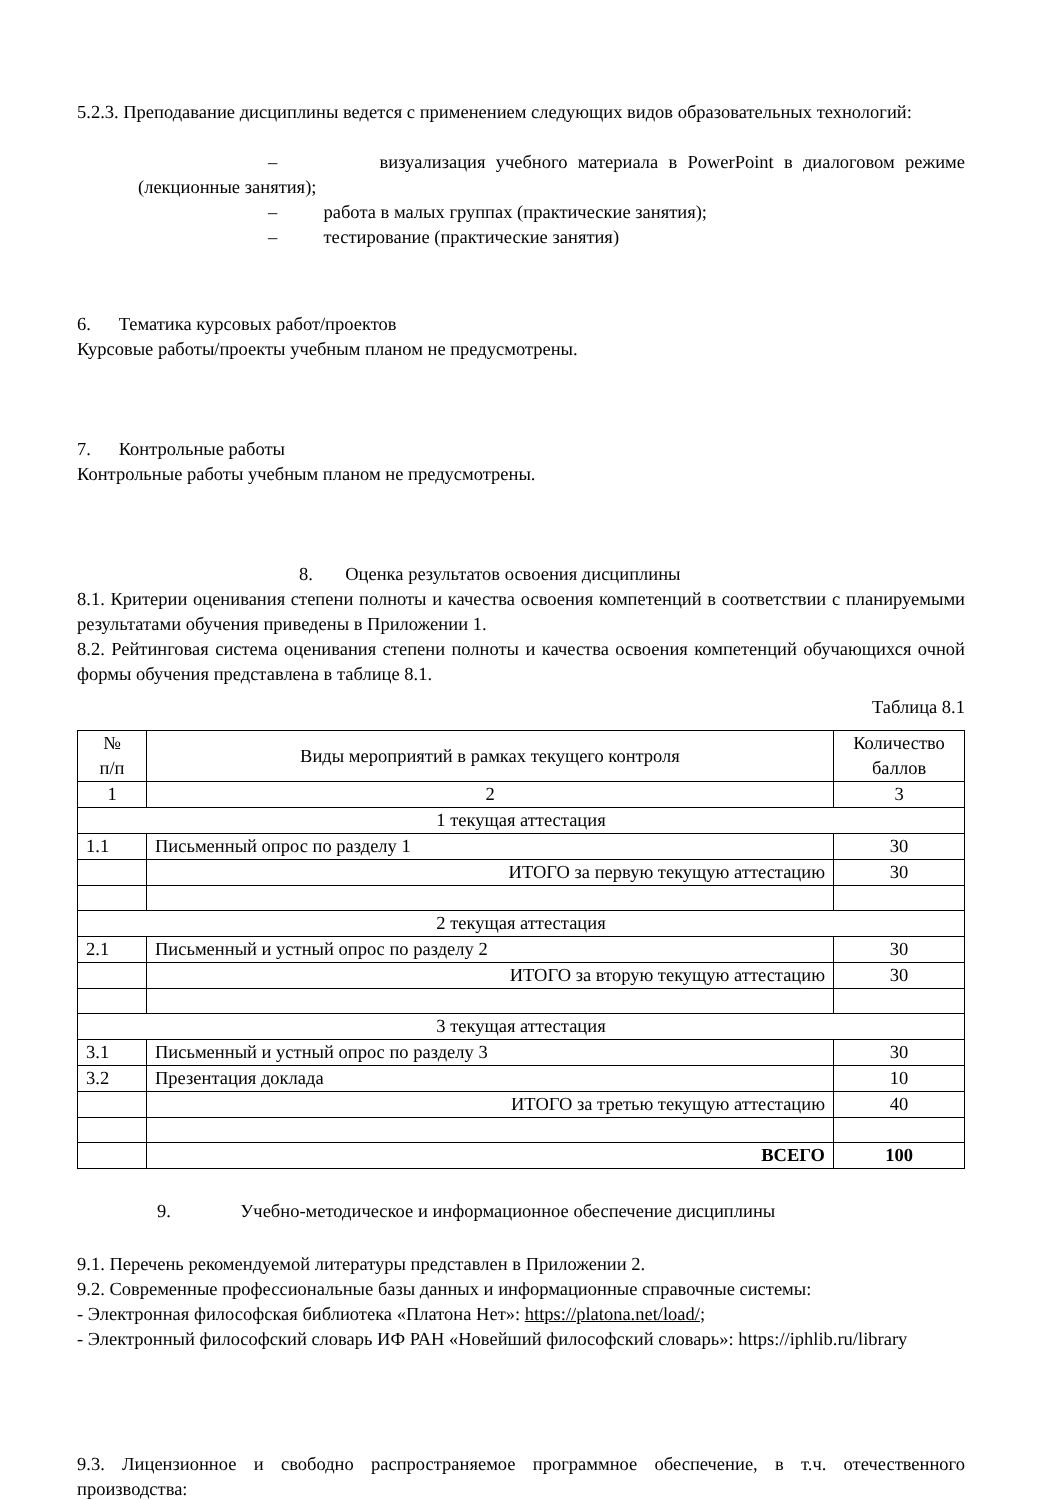5.2.3. Преподавание дисциплины ведется с применением следующих видов образовательных технологий:
– визуализация учебного материала в PowerPoint в диалоговом режиме (лекционные занятия);
– работа в малых группах (практические занятия);
– тестирование (практические занятия)
6. Тематика курсовых работ/проектов
Курсовые работы/проекты учебным планом не предусмотрены.
7. Контрольные работы
Контрольные работы учебным планом не предусмотрены.
8. Оценка результатов освоения дисциплины
8.1. Критерии оценивания степени полноты и качества освоения компетенций в соответствии с планируемыми результатами обучения приведены в Приложении 1.
8.2. Рейтинговая система оценивания степени полноты и качества освоения компетенций обучающихся очной формы обучения представлена в таблице 8.1.
Таблица 8.1
| № п/п | Виды мероприятий в рамках текущего контроля | Количество баллов |
| 1 | 2 | 3 |
| 1 текущая аттестация | | |
| 1.1 | Письменный опрос по разделу 1 | 30 |
| | ИТОГО за первую текущую аттестацию | 30 |
| 2 текущая аттестация | | |
| 2.1 | Письменный и устный опрос по разделу 2 | 30 |
| | ИТОГО за вторую текущую аттестацию | 30 |
| 3 текущая аттестация | | |
| 3.1 | Письменный и устный опрос по разделу 3 | 30 |
| 3.2 | Презентация доклада | 10 |
| | ИТОГО за третью текущую аттестацию | 40 |
| | ВСЕГО | 100 |
9. Учебно-методическое и информационное обеспечение дисциплины
9.1. Перечень рекомендуемой литературы представлен в Приложении 2.
9.2. Современные профессиональные базы данных и информационные справочные системы:
- Электронная философская библиотека «Платона Нет»: https://platona.net/load/;
- Электронный философский словарь ИФ РАН «Новейший философский словарь»: https://iphlib.ru/library
9.3. Лицензионное и свободно распространяемое программное обеспечение, в т.ч. отечественного производства: